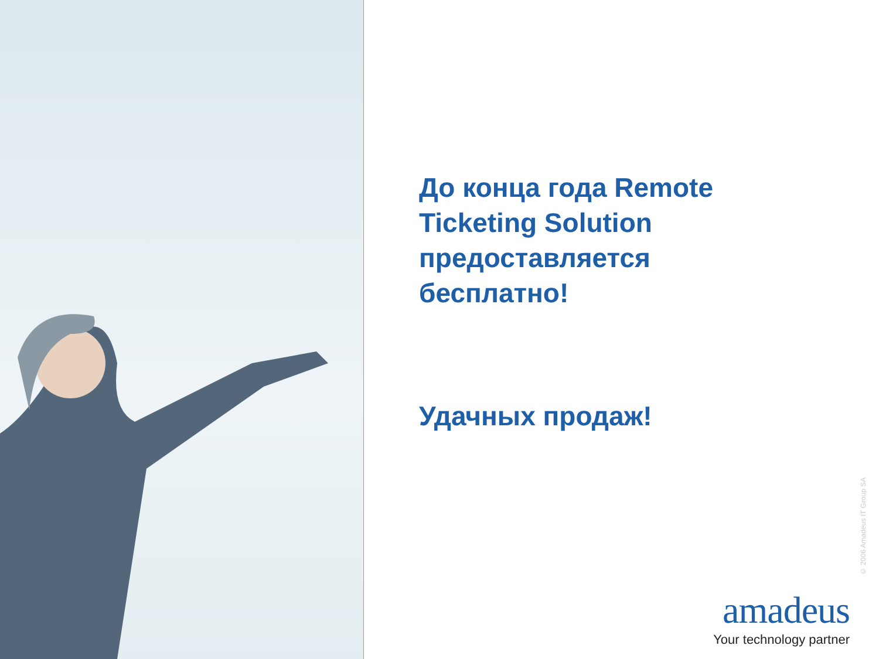До конца года Remote Ticketing Solution предоставляется бесплатно!
Удачных продаж!
© 2006 Amadeus IT Group SA
amadeus
Your technology partner